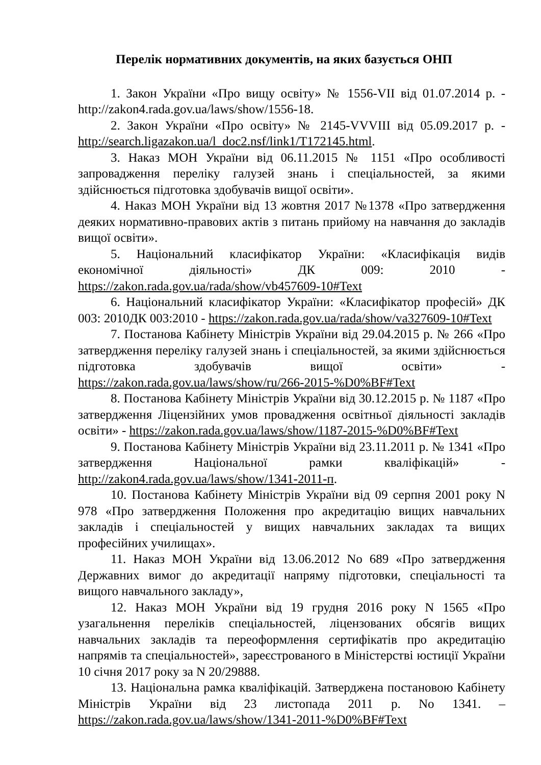Перелік нормативних документів, на яких базується ОНП
1. Закон України «Про вищу освіту» № 1556-VII від 01.07.2014 р. - http://zakon4.rada.gov.ua/laws/show/1556-18.
2. Закон України «Про освіту» № 2145-VVVIII від 05.09.2017 р. - http://search.ligazakon.ua/l_doc2.nsf/link1/T172145.html.
3. Наказ МОН України від 06.11.2015 № 1151 «Про особливості запровадження переліку галузей знань і спеціальностей, за якими здійснюється підготовка здобувачів вищої освіти».
4. Наказ МОН України від 13 жовтня 2017 №1378 «Про затвердження деяких нормативно-правових актів з питань прийому на навчання до закладів вищої освіти».
5. Національний класифікатор України: «Класифікація видів економічної діяльності» ДК 009: 2010 - https://zakon.rada.gov.ua/rada/show/vb457609-10#Text
6. Національний класифікатор України: «Класифікатор професій» ДК 003: 2010ДК 003:2010 - https://zakon.rada.gov.ua/rada/show/va327609-10#Text
7. Постанова Кабінету Міністрів України від 29.04.2015 р. № 266 «Про затвердження переліку галузей знань і спеціальностей, за якими здійснюється підготовка здобувачів вищої освіти» - https://zakon.rada.gov.ua/laws/show/ru/266-2015-%D0%BF#Text
8. Постанова Кабінету Міністрів України від 30.12.2015 р. № 1187 «Про затвердження Ліцензійних умов провадження освітньої діяльності закладів освіти» - https://zakon.rada.gov.ua/laws/show/1187-2015-%D0%BF#Text
9. Постанова Кабінету Міністрів України від 23.11.2011 р. № 1341 «Про затвердження Національної рамки кваліфікацій» - http://zakon4.rada.gov.ua/laws/show/1341-2011-п.
10. Постанова Кабінету Міністрів України від 09 серпня 2001 року N 978 «Про затвердження Положення про акредитацію вищих навчальних закладів і спеціальностей у вищих навчальних закладах та вищих професійних училищах».
11. Наказ МОН України від 13.06.2012 No 689 «Про затвердження Державних вимог до акредитації напряму підготовки, спеціальності та вищого навчального закладу»,
12. Наказ МОН України від 19 грудня 2016 року N 1565 «Про узагальнення переліків спеціальностей, ліцензованих обсягів вищих навчальних закладів та переоформлення сертифікатів про акредитацію напрямів та спеціальностей», зареєстрованого в Міністерстві юстиції України 10 січня 2017 року за N 20/29888.
13. Національна рамка кваліфікацій. Затверджена постановою Кабінету Міністрів України від 23 листопада 2011 р. No 1341. – https://zakon.rada.gov.ua/laws/show/1341-2011-%D0%BF#Text